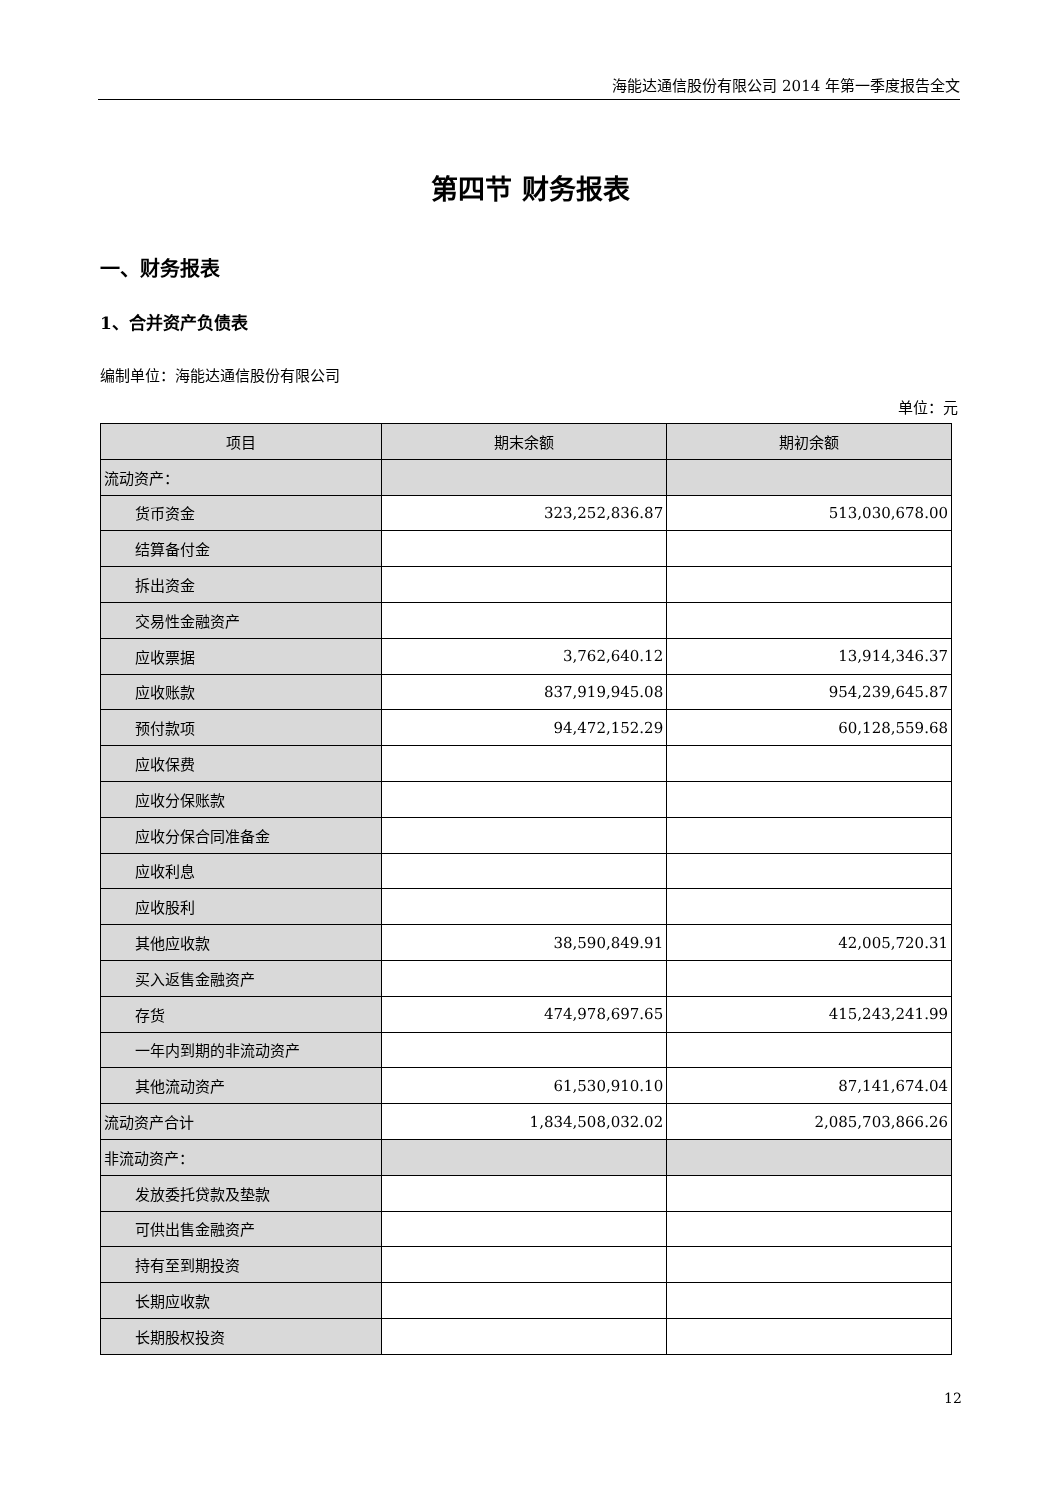海能达通信股份有限公司 2014 年第一季度报告全文
第四节 财务报表
一、财务报表
1、合并资产负债表
编制单位：海能达通信股份有限公司
单位：元
| 项目 | 期末余额 | 期初余额 |
| --- | --- | --- |
| 流动资产： | | |
| 货币资金 | 323,252,836.87 | 513,030,678.00 |
| 结算备付金 | | |
| 拆出资金 | | |
| 交易性金融资产 | | |
| 应收票据 | 3,762,640.12 | 13,914,346.37 |
| 应收账款 | 837,919,945.08 | 954,239,645.87 |
| 预付款项 | 94,472,152.29 | 60,128,559.68 |
| 应收保费 | | |
| 应收分保账款 | | |
| 应收分保合同准备金 | | |
| 应收利息 | | |
| 应收股利 | | |
| 其他应收款 | 38,590,849.91 | 42,005,720.31 |
| 买入返售金融资产 | | |
| 存货 | 474,978,697.65 | 415,243,241.99 |
| 一年内到期的非流动资产 | | |
| 其他流动资产 | 61,530,910.10 | 87,141,674.04 |
| 流动资产合计 | 1,834,508,032.02 | 2,085,703,866.26 |
| 非流动资产： | | |
| 发放委托贷款及垫款 | | |
| 可供出售金融资产 | | |
| 持有至到期投资 | | |
| 长期应收款 | | |
| 长期股权投资 | | |
12